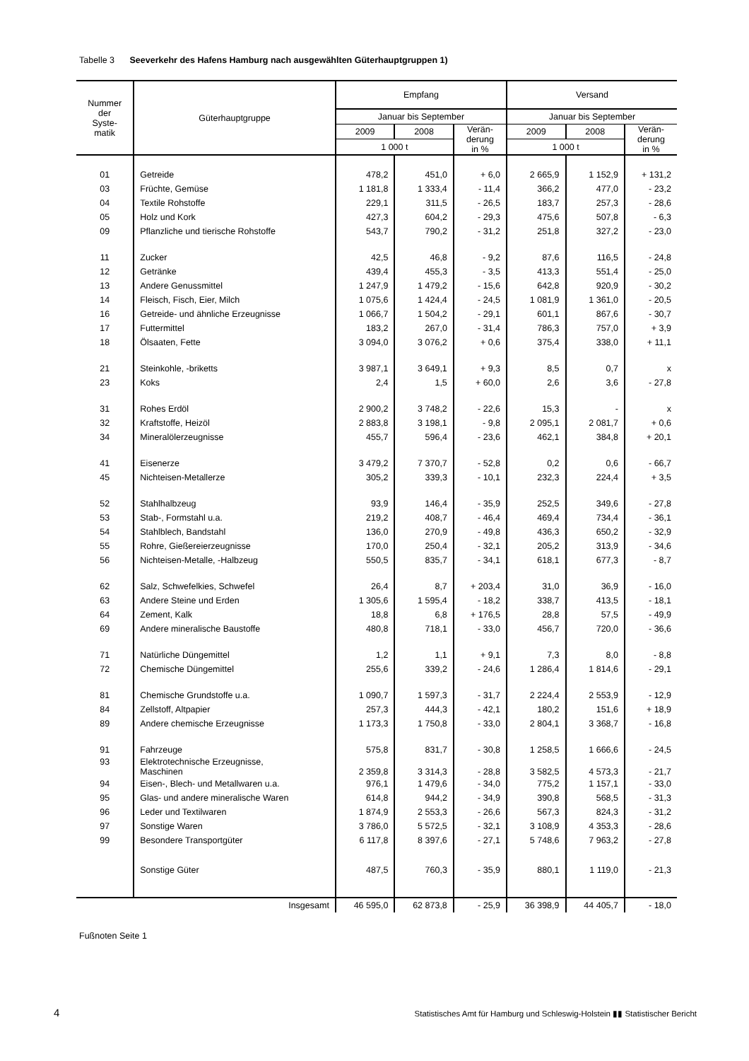Tabelle 3 Seeverkehr des Hafens Hamburg nach ausgewählten Güterhauptgruppen 1)
| Nummer der Syste- matik | Güterhauptgruppe | Empfang | | | Versand | | |
| --- | --- | --- | --- | --- | --- | --- | --- |
| | | Januar bis September | | | Januar bis September | | |
| | | 2009 | 2008 | Verän- derung in % | 2009 | 2008 | Verän- derung in % |
| | | 1 000 t | | | 1 000 t | | |
| 01 | Getreide | 478,2 | 451,0 | + 6,0 | 2 665,9 | 1 152,9 | + 131,2 |
| 03 | Früchte, Gemüse | 1 181,8 | 1 333,4 | - 11,4 | 366,2 | 477,0 | - 23,2 |
| 04 | Textile Rohstoffe | 229,1 | 311,5 | - 26,5 | 183,7 | 257,3 | - 28,6 |
| 05 | Holz und Kork | 427,3 | 604,2 | - 29,3 | 475,6 | 507,8 | - 6,3 |
| 09 | Pflanzliche und tierische Rohstoffe | 543,7 | 790,2 | - 31,2 | 251,8 | 327,2 | - 23,0 |
| 11 | Zucker | 42,5 | 46,8 | - 9,2 | 87,6 | 116,5 | - 24,8 |
| 12 | Getränke | 439,4 | 455,3 | - 3,5 | 413,3 | 551,4 | - 25,0 |
| 13 | Andere Genussmittel | 1 247,9 | 1 479,2 | - 15,6 | 642,8 | 920,9 | - 30,2 |
| 14 | Fleisch, Fisch, Eier, Milch | 1 075,6 | 1 424,4 | - 24,5 | 1 081,9 | 1 361,0 | - 20,5 |
| 16 | Getreide- und ähnliche Erzeugnisse | 1 066,7 | 1 504,2 | - 29,1 | 601,1 | 867,6 | - 30,7 |
| 17 | Futtermittel | 183,2 | 267,0 | - 31,4 | 786,3 | 757,0 | + 3,9 |
| 18 | Ölsaaten, Fette | 3 094,0 | 3 076,2 | + 0,6 | 375,4 | 338,0 | + 11,1 |
| 21 | Steinkohle, -briketts | 3 987,1 | 3 649,1 | + 9,3 | 8,5 | 0,7 | x |
| 23 | Koks | 2,4 | 1,5 | + 60,0 | 2,6 | 3,6 | - 27,8 |
| 31 | Rohes Erdöl | 2 900,2 | 3 748,2 | - 22,6 | 15,3 | - | x |
| 32 | Kraftstoffe, Heizöl | 2 883,8 | 3 198,1 | - 9,8 | 2 095,1 | 2 081,7 | + 0,6 |
| 34 | Mineralölerzeugnisse | 455,7 | 596,4 | - 23,6 | 462,1 | 384,8 | + 20,1 |
| 41 | Eisenerze | 3 479,2 | 7 370,7 | - 52,8 | 0,2 | 0,6 | - 66,7 |
| 45 | Nichteisen-Metallerze | 305,2 | 339,3 | - 10,1 | 232,3 | 224,4 | + 3,5 |
| 52 | Stahlhalbzeug | 93,9 | 146,4 | - 35,9 | 252,5 | 349,6 | - 27,8 |
| 53 | Stab-, Formstahl u.a. | 219,2 | 408,7 | - 46,4 | 469,4 | 734,4 | - 36,1 |
| 54 | Stahlblech, Bandstahl | 136,0 | 270,9 | - 49,8 | 436,3 | 650,2 | - 32,9 |
| 55 | Rohre, Gießereierzeugnisse | 170,0 | 250,4 | - 32,1 | 205,2 | 313,9 | - 34,6 |
| 56 | Nichteisen-Metalle, -Halbzeug | 550,5 | 835,7 | - 34,1 | 618,1 | 677,3 | - 8,7 |
| 62 | Salz, Schwefelkies, Schwefel | 26,4 | 8,7 | + 203,4 | 31,0 | 36,9 | - 16,0 |
| 63 | Andere Steine und Erden | 1 305,6 | 1 595,4 | - 18,2 | 338,7 | 413,5 | - 18,1 |
| 64 | Zement, Kalk | 18,8 | 6,8 | + 176,5 | 28,8 | 57,5 | - 49,9 |
| 69 | Andere mineralische Baustoffe | 480,8 | 718,1 | - 33,0 | 456,7 | 720,0 | - 36,6 |
| 71 | Natürliche Düngemittel | 1,2 | 1,1 | + 9,1 | 7,3 | 8,0 | - 8,8 |
| 72 | Chemische Düngemittel | 255,6 | 339,2 | - 24,6 | 1 286,4 | 1 814,6 | - 29,1 |
| 81 | Chemische Grundstoffe u.a. | 1 090,7 | 1 597,3 | - 31,7 | 2 224,4 | 2 553,9 | - 12,9 |
| 84 | Zellstoff, Altpapier | 257,3 | 444,3 | - 42,1 | 180,2 | 151,6 | + 18,9 |
| 89 | Andere chemische Erzeugnisse | 1 173,3 | 1 750,8 | - 33,0 | 2 804,1 | 3 368,7 | - 16,8 |
| 91 | Fahrzeuge | 575,8 | 831,7 | - 30,8 | 1 258,5 | 1 666,6 | - 24,5 |
| 93 | Elektrotechnische Erzeugnisse, Maschinen | 2 359,8 | 3 314,3 | - 28,8 | 3 582,5 | 4 573,3 | - 21,7 |
| 94 | Eisen-, Blech- und Metallwaren u.a. | 976,1 | 1 479,6 | - 34,0 | 775,2 | 1 157,1 | - 33,0 |
| 95 | Glas- und andere mineralische Waren | 614,8 | 944,2 | - 34,9 | 390,8 | 568,5 | - 31,3 |
| 96 | Leder und Textilwaren | 1 874,9 | 2 553,3 | - 26,6 | 567,3 | 824,3 | - 31,2 |
| 97 | Sonstige Waren | 3 786,0 | 5 572,5 | - 32,1 | 3 108,9 | 4 353,3 | - 28,6 |
| 99 | Besondere Transportgüter | 6 117,8 | 8 397,6 | - 27,1 | 5 748,6 | 7 963,2 | - 27,8 |
| | Sonstige Güter | 487,5 | 760,3 | - 35,9 | 880,1 | 1 119,0 | - 21,3 |
| | Insgesamt | 46 595,0 | 62 873,8 | - 25,9 | 36 398,9 | 44 405,7 | - 18,0 |
Fußnoten Seite 1
4
Statistisches Amt für Hamburg und Schleswig-Holstein ▮▮ Statistischer Bericht